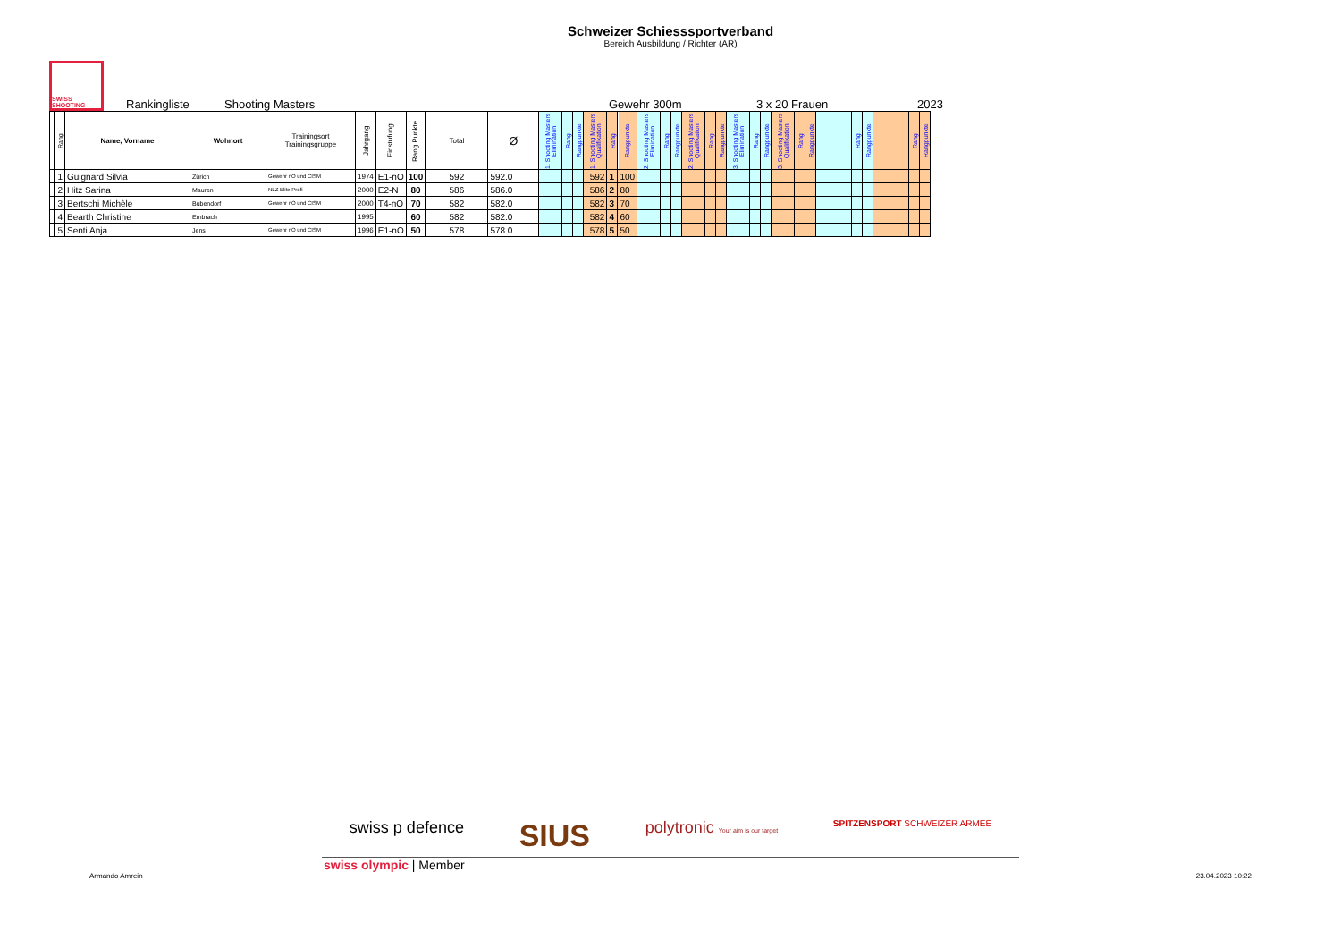Schweizer Schiesssportverband
Bereich Ausbildung / Richter (AR)
SWISS SHOOTING
Rankingliste Shooting Masters Gewehr 300m 3 x 20 Frauen 2023
| | Rang | Name, Vorname | Wohnort | Trainingsort Trainingsgruppe | Jahrgang | Einstufung | Rang Punkte | Total | Ø | 1. Shooting Masters Elimination | Rang | Rangpunkte | 1. Shooting Masters Qualifikation | Rang | Rangpunkte | 2. Shooting Masters Elimination | Rang | Rangpunkte | 2. Shooting Masters Qualifikation | Rang | Rangpunkte | 3. Shooting Masters Elimination | Rang | Rangpunkte | 3. Shooting Masters Qualifikation | Rang | Rangpunkte | | Rang | Rangpunkte | | Rang | Rangpunkte |
| --- | --- | --- | --- | --- | --- | --- | --- | --- | --- | --- | --- | --- | --- | --- | --- | --- | --- | --- | --- | --- | --- | --- | --- | --- | --- | --- | --- | --- | --- | --- | --- | --- | --- |
| | 1 | Guignard Silvia | Zürich | Gewehr nO und CISM | 1974 | E1-nO | 100 | 592 | 592.0 | | | | 592 | 1 | 100 | | | | | | | | | | | | | | | | | | |
| | 2 | Hitz Sarina | Mauren | NLZ Elite Profi | 2000 | E2-N | 80 | 586 | 586.0 | | | | 586 | 2 | 80 | | | | | | | | | | | | | | | | | | |
| | 3 | Bertschi Michèle | Bubendorf | Gewehr nO und CISM | 2000 | T4-nO | 70 | 582 | 582.0 | | | | 582 | 3 | 70 | | | | | | | | | | | | | | | | | | |
| | 4 | Bearth Christine | Embrach | | 1995 | | 60 | 582 | 582.0 | | | | 582 | 4 | 60 | | | | | | | | | | | | | | | | | | |
| | 5 | Senti Anja | Jens | Gewehr nO und CISM | 1996 | E1-nO | 50 | 578 | 578.0 | | | | 578 | 5 | 50 | | | | | | | | | | | | | | | | | | |
swiss p defence SIUS polytronic Your aim is our target SPITZENSPORT SCHWEIZER ARMEE
swiss olympic | Member
Armando Amrein 23.04.2023 10:22